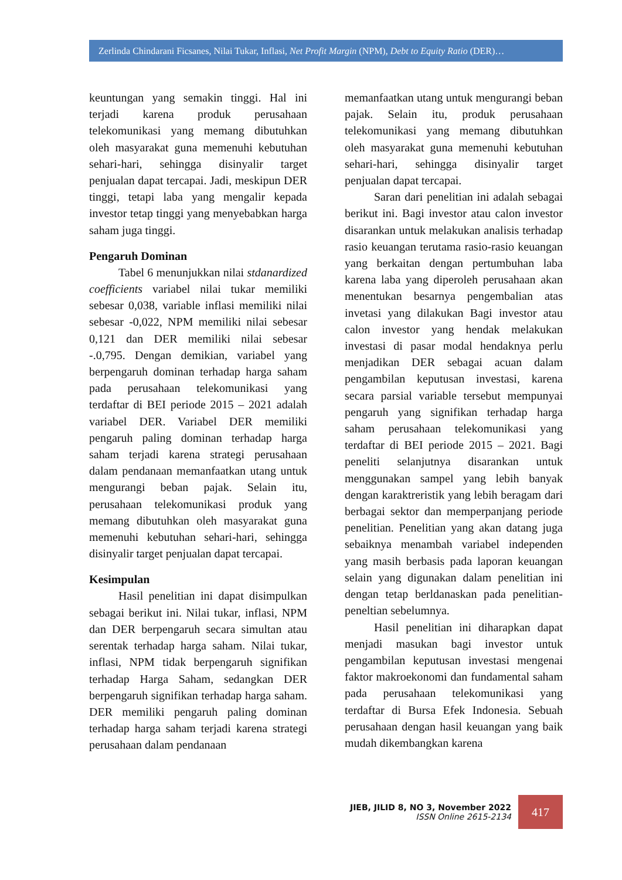Zerlinda Chindarani Ficsanes, Nilai Tukar, Inflasi, Net Profit Margin (NPM), Debt to Equity Ratio (DER)…
keuntungan yang semakin tinggi. Hal ini terjadi karena produk perusahaan telekomunikasi yang memang dibutuhkan oleh masyarakat guna memenuhi kebutuhan sehari-hari, sehingga disinyalir target penjualan dapat tercapai. Jadi, meskipun DER tinggi, tetapi laba yang mengalir kepada investor tetap tinggi yang menyebabkan harga saham juga tinggi.
Pengaruh Dominan
Tabel 6 menunjukkan nilai stdanardized coefficients variabel nilai tukar memiliki sebesar 0,038, variable inflasi memiliki nilai sebesar -0,022, NPM memiliki nilai sebesar 0,121 dan DER memiliki nilai sebesar -.0,795. Dengan demikian, variabel yang berpengaruh dominan terhadap harga saham pada perusahaan telekomunikasi yang terdaftar di BEI periode 2015 – 2021 adalah variabel DER. Variabel DER memiliki pengaruh paling dominan terhadap harga saham terjadi karena strategi perusahaan dalam pendanaan memanfaatkan utang untuk mengurangi beban pajak. Selain itu, perusahaan telekomunikasi produk yang memang dibutuhkan oleh masyarakat guna memenuhi kebutuhan sehari-hari, sehingga disinyalir target penjualan dapat tercapai.
Kesimpulan
Hasil penelitian ini dapat disimpulkan sebagai berikut ini. Nilai tukar, inflasi, NPM dan DER berpengaruh secara simultan atau serentak terhadap harga saham. Nilai tukar, inflasi, NPM tidak berpengaruh signifikan terhadap Harga Saham, sedangkan DER berpengaruh signifikan terhadap harga saham. DER memiliki pengaruh paling dominan terhadap harga saham terjadi karena strategi perusahaan dalam pendanaan
memanfaatkan utang untuk mengurangi beban pajak. Selain itu, produk perusahaan telekomunikasi yang memang dibutuhkan oleh masyarakat guna memenuhi kebutuhan sehari-hari, sehingga disinyalir target penjualan dapat tercapai.
Saran dari penelitian ini adalah sebagai berikut ini. Bagi investor atau calon investor disarankan untuk melakukan analisis terhadap rasio keuangan terutama rasio-rasio keuangan yang berkaitan dengan pertumbuhan laba karena laba yang diperoleh perusahaan akan menentukan besarnya pengembalian atas invetasi yang dilakukan Bagi investor atau calon investor yang hendak melakukan investasi di pasar modal hendaknya perlu menjadikan DER sebagai acuan dalam pengambilan keputusan investasi, karena secara parsial variable tersebut mempunyai pengaruh yang signifikan terhadap harga saham perusahaan telekomunikasi yang terdaftar di BEI periode 2015 – 2021. Bagi peneliti selanjutnya disarankan untuk menggunakan sampel yang lebih banyak dengan karaktreristik yang lebih beragam dari berbagai sektor dan memperpanjang periode penelitian. Penelitian yang akan datang juga sebaiknya menambah variabel independen yang masih berbasis pada laporan keuangan selain yang digunakan dalam penelitian ini dengan tetap berldanaskan pada penelitian-peneltian sebelumnya.
Hasil penelitian ini diharapkan dapat menjadi masukan bagi investor untuk pengambilan keputusan investasi mengenai faktor makroekonomi dan fundamental saham pada perusahaan telekomunikasi yang terdaftar di Bursa Efek Indonesia. Sebuah perusahaan dengan hasil keuangan yang baik mudah dikembangkan karena
JIEB, JILID 8, NO 3, November 2022
ISSN Online 2615-2134
417